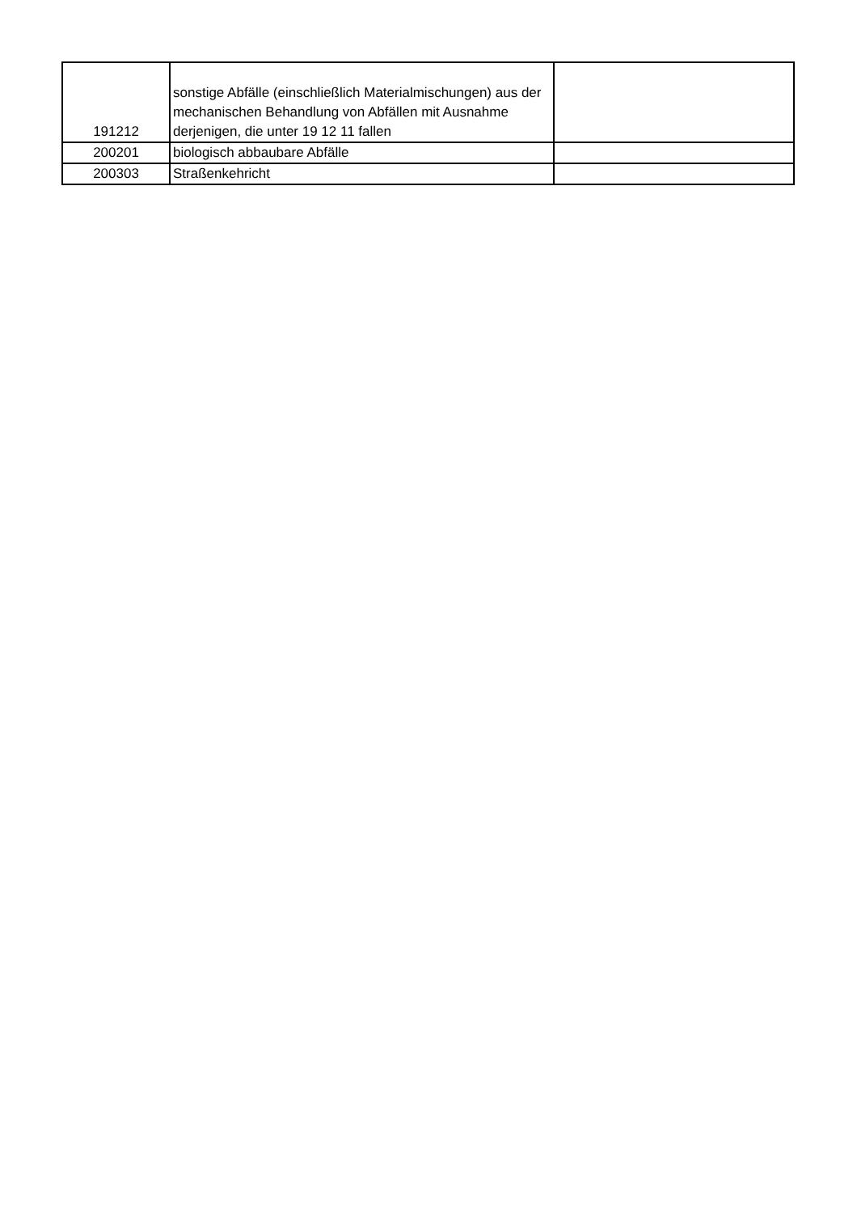| 191212 | sonstige Abfälle (einschließlich Materialmischungen) aus der mechanischen Behandlung von Abfällen mit Ausnahme derjenigen, die unter 19 12 11 fallen | |
| 200201 | biologisch abbaubare Abfälle | |
| 200303 | Straßenkehricht | |